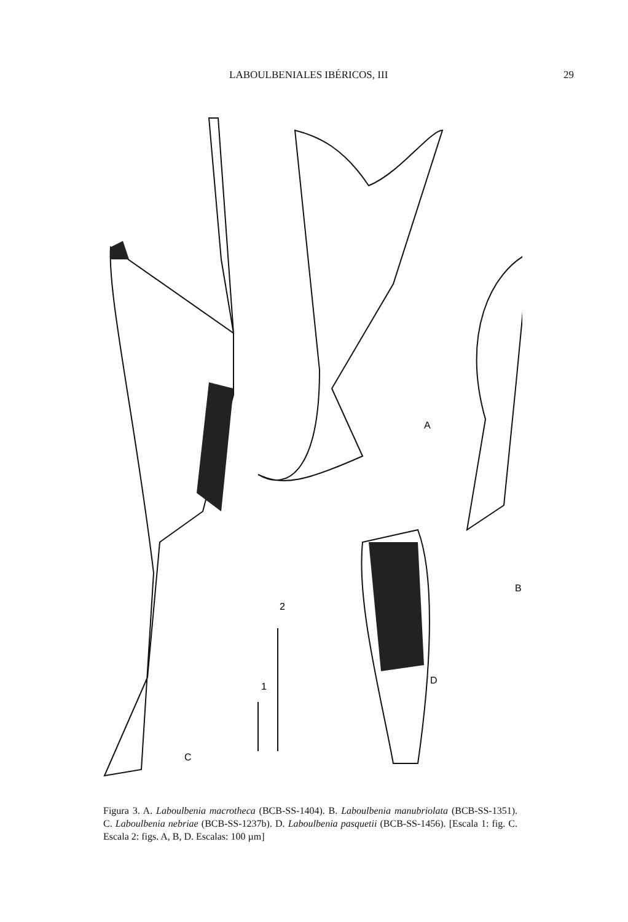LABOULBENIALES IBÉRICOS, III 29
A
B
C
D
1
2
Figura 3. A. Laboulbenia macrotheca (BCB-SS-1404). B. Laboulbenia manubriolata (BCB-SS-1351). C. Laboulbenia nebriae (BCB-SS-1237b). D. Laboulbenia pasquetii (BCB-SS-1456). [Escala 1: fig. C. Escala 2: figs. A, B, D. Escalas: 100 µm]